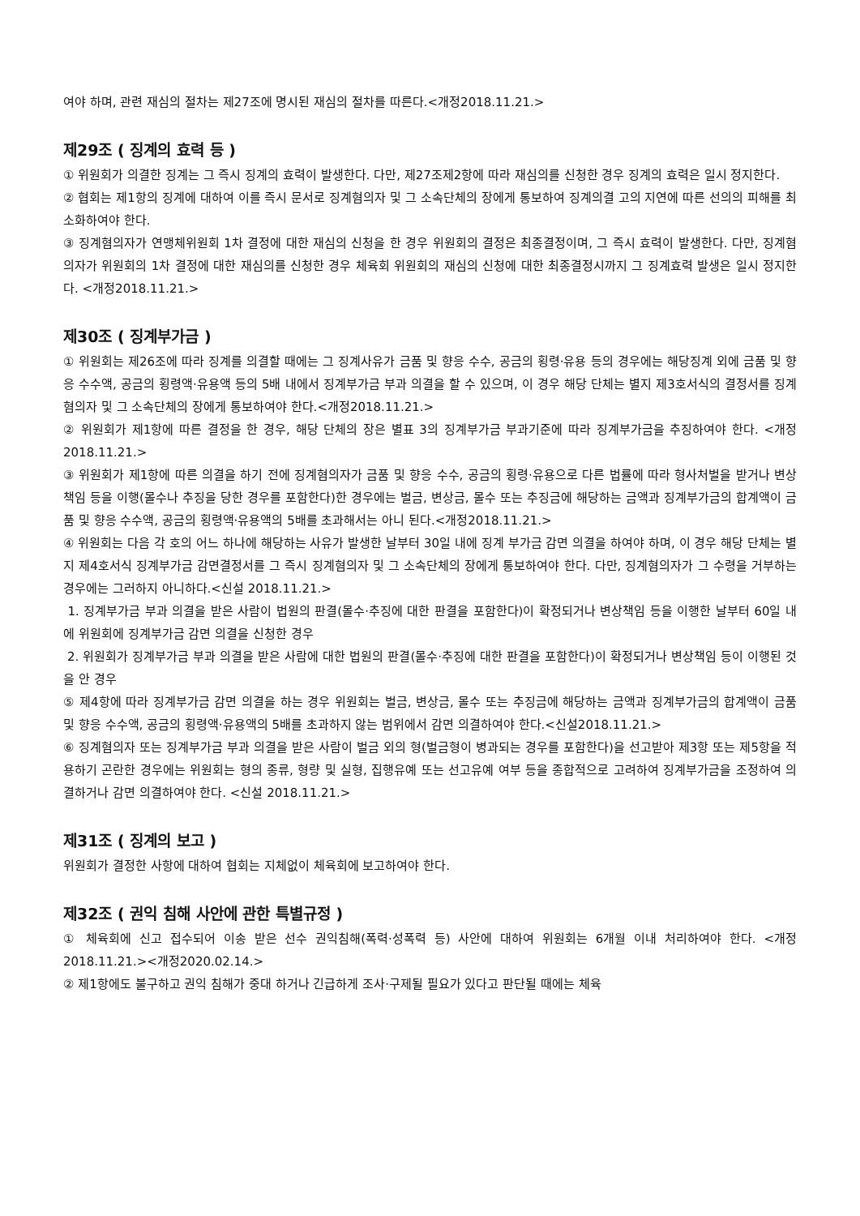여야 하며, 관련 재심의 절차는 제27조에 명시된 재심의 절차를 따른다.<개정2018.11.21.>
제29조 ( 징계의 효력 등 )
① 위원회가 의결한 징계는 그 즉시 징계의 효력이 발생한다. 다만, 제27조제2항에 따라 재심의를 신청한 경우 징계의 효력은 일시 정지한다.
② 협회는 제1항의 징계에 대하여 이를 즉시 문서로 징계혐의자 및 그 소속단체의 장에게 통보하여 징계의결 고의 지연에 따른 선의의 피해를 최소화하여야 한다.
③ 징계혐의자가 연맹체위원회 1차 결정에 대한 재심의 신청을 한 경우 위원회의 결정은 최종결정이며, 그 즉시 효력이 발생한다. 다만, 징계혐의자가 위원회의 1차 결정에 대한 재심의를 신청한 경우 체육회 위원회의 재심의 신청에 대한 최종결정시까지 그 징계효력 발생은 일시 정지한다. <개정2018.11.21.>
제30조 ( 징계부가금 )
① 위원회는 제26조에 따라 징계를 의결할 때에는 그 징계사유가 금품 및 향응 수수, 공금의 횡령·유용 등의 경우에는 해당징계 외에 금품 및 향응 수수액, 공금의 횡령액·유용액 등의 5배 내에서 징계부가금 부과 의결을 할 수 있으며, 이 경우 해당 단체는 별지 제3호서식의 결정서를 징계혐의자 및 그 소속단체의 장에게 통보하여야 한다.<개정2018.11.21.>
② 위원회가 제1항에 따른 결정을 한 경우, 해당 단체의 장은 별표 3의 징계부가금 부과기준에 따라 징계부가금을 추징하여야 한다. <개정2018.11.21.>
③ 위원회가 제1항에 따른 의결을 하기 전에 징계혐의자가 금품 및 향응 수수, 공금의 횡령·유용으로 다른 법률에 따라 형사처벌을 받거나 변상책임 등을 이행(몰수나 추징을 당한 경우를 포함한다)한 경우에는 벌금, 변상금, 몰수 또는 추징금에 해당하는 금액과 징계부가금의 합계액이 금품 및 향응 수수액, 공금의 횡령액·유용액의 5배를 초과해서는 아니 된다.<개정2018.11.21.>
④ 위원회는 다음 각 호의 어느 하나에 해당하는 사유가 발생한 날부터 30일 내에 징계 부가금 감면 의결을 하여야 하며, 이 경우 해당 단체는 별지 제4호서식 징계부가금 감면결정서를 그 즉시 징계혐의자 및 그 소속단체의 장에게 통보하여야 한다. 다만, 징계혐의자가 그 수령을 거부하는 경우에는 그러하지 아니하다.<신설 2018.11.21.>
1. 징계부가금 부과 의결을 받은 사람이 법원의 판결(몰수·추징에 대한 판결을 포함한다)이 확정되거나 변상책임 등을 이행한 날부터 60일 내에 위원회에 징계부가금 감면 의결을 신청한 경우
2. 위원회가 징계부가금 부과 의결을 받은 사람에 대한 법원의 판결(몰수·추징에 대한 판결을 포함한다)이 확정되거나 변상책임 등이 이행된 것을 안 경우
⑤ 제4항에 따라 징계부가금 감면 의결을 하는 경우 위원회는 벌금, 변상금, 몰수 또는 추징금에 해당하는 금액과 징계부가금의 합계액이 금품 및 향응 수수액, 공금의 횡령액·유용액의 5배를 초과하지 않는 범위에서 감면 의결하여야 한다.<신설2018.11.21.>
⑥ 징계혐의자 또는 징계부가금 부과 의결을 받은 사람이 벌금 외의 형(벌금형이 병과되는 경우를 포함한다)을 선고받아 제3항 또는 제5항을 적용하기 곤란한 경우에는 위원회는 형의 종류, 형량 및 실형, 집행유예 또는 선고유예 여부 등을 종합적으로 고려하여 징계부가금을 조정하여 의결하거나 감면 의결하여야 한다. <신설 2018.11.21.>
제31조 ( 징계의 보고 )
위원회가 결정한 사항에 대하여 협회는 지체없이 체육회에 보고하여야 한다.
제32조 ( 권익 침해 사안에 관한 특별규정 )
① 체육회에 신고 접수되어 이송 받은 선수 권익침해(폭력·성폭력 등) 사안에 대하여 위원회는 6개월 이내 처리하여야 한다. <개정2018.11.21.><개정2020.02.14.>
② 제1항에도 불구하고 권익 침해가 중대 하거나 긴급하게 조사·구제될 필요가 있다고 판단될 때에는 체육